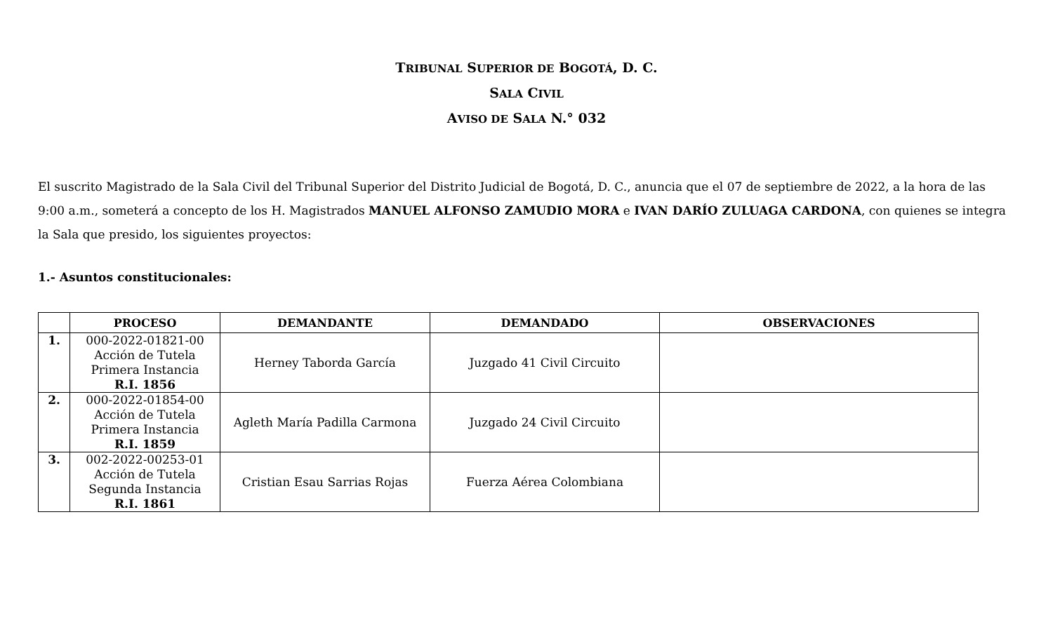TRIBUNAL SUPERIOR DE BOGOTÁ, D. C.
SALA CIVIL
AVISO DE SALA N.° 032
El suscrito Magistrado de la Sala Civil del Tribunal Superior del Distrito Judicial de Bogotá, D. C., anuncia que el 07 de septiembre de 2022, a la hora de las 9:00 a.m., someterá a concepto de los H. Magistrados MANUEL ALFONSO ZAMUDIO MORA e IVAN DARÍO ZULUAGA CARDONA, con quienes se integra la Sala que presido, los siguientes proyectos:
1.- Asuntos constitucionales:
| | PROCESO | DEMANDANTE | DEMANDADO | OBSERVACIONES |
| --- | --- | --- | --- | --- |
| 1. | 000-2022-01821-00 Acción de Tutela Primera Instancia R.I. 1856 | Herney Taborda García | Juzgado 41 Civil Circuito | |
| 2. | 000-2022-01854-00 Acción de Tutela Primera Instancia R.I. 1859 | Agleth María Padilla Carmona | Juzgado 24 Civil Circuito | |
| 3. | 002-2022-00253-01 Acción de Tutela Segunda Instancia R.I. 1861 | Cristian Esau Sarrias Rojas | Fuerza Aérea Colombiana | |